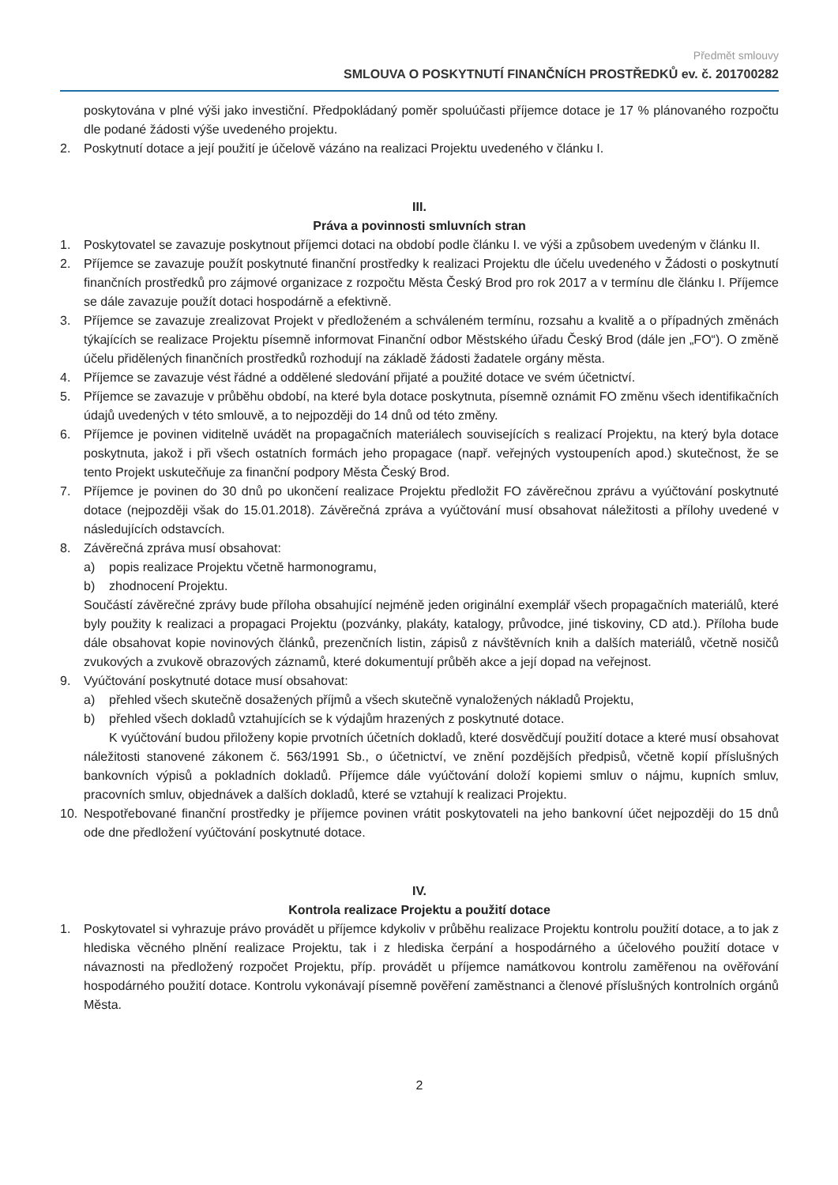Předmět smlouvy
SMLOUVA O POSKYTNUTÍ FINANČNÍCH PROSTŘEDKŮ ev. č. 201700282
poskytována v plné výši jako investiční. Předpokládaný poměr spoluúčasti příjemce dotace je 17 % plánovaného rozpočtu dle podané žádosti výše uvedeného projektu.
2. Poskytnutí dotace a její použití je účelově vázáno na realizaci Projektu uvedeného v článku I.
III.
Práva a povinnosti smluvních stran
1. Poskytovatel se zavazuje poskytnout příjemci dotaci na období podle článku I. ve výši a způsobem uvedeným v článku II.
2. Příjemce se zavazuje použít poskytnuté finanční prostředky k realizaci Projektu dle účelu uvedeného v Žádosti o poskytnutí finančních prostředků pro zájmové organizace z rozpočtu Města Český Brod pro rok 2017 a v termínu dle článku I. Příjemce se dále zavazuje použít dotaci hospodárně a efektivně.
3. Příjemce se zavazuje zrealizovat Projekt v předloženém a schváleném termínu, rozsahu a kvalitě a o případných změnách týkajících se realizace Projektu písemně informovat Finanční odbor Městského úřadu Český Brod (dále jen „FO“). O změně účelu přidělených finančních prostředků rozhodují na základě žádosti žadatele orgány města.
4. Příjemce se zavazuje vést řádné a oddělené sledování přijaté a použité dotace ve svém účetnictví.
5. Příjemce se zavazuje v průběhu období, na které byla dotace poskytnuta, písemně oznámit FO změnu všech identifikačních údajů uvedených v této smlouvě, a to nejpozději do 14 dnů od této změny.
6. Příjemce je povinen viditelně uvádět na propagačních materiálech souvisejících s realizací Projektu, na který byla dotace poskytnuta, jakož i při všech ostatních formách jeho propagace (např. veřejných vystoupeních apod.) skutečnost, že se tento Projekt uskutečňuje za finanční podpory Města Český Brod.
7. Příjemce je povinen do 30 dnů po ukončení realizace Projektu předložit FO závěrečnou zprávu a vyúčtování poskytnuté dotace (nejpozději však do 15.01.2018). Závěrečná zpráva a vyúčtování musí obsahovat náležitosti a přílohy uvedené v následujících odstavcích.
8. Závěrečná zpráva musí obsahovat:
a) popis realizace Projektu včetně harmonogramu,
b) zhodnocení Projektu.
Součástí závěrečné zprávy bude příloha obsahující nejméně jeden originální exemplář všech propagačních materiálů, které byly použity k realizaci a propagaci Projektu (pozvánky, plakáty, katalogy, průvodce, jiné tiskoviny, CD atd.). Příloha bude dále obsahovat kopie novinových článků, prezenčních listin, zápisů z návštěvních knih a dalších materiálů, včetně nosičů zvukových a zvukově obrazových záznamů, které dokumentují průběh akce a její dopad na veřejnost.
9. Vyúčtování poskytnuté dotace musí obsahovat:
a) přehled všech skutečně dosažených příjmů a všech skutečně vynaložených nákladů Projektu,
b) přehled všech dokladů vztahujících se k výdajům hrazených z poskytnuté dotace.
K vyúčtování budou přiloženy kopie prvotních účetních dokladů, které dosvědčují použití dotace a které musí obsahovat náležitosti stanovené zákonem č. 563/1991 Sb., o účetnictví, ve znění pozdějších předpisů, včetně kopií příslušných bankovních výpisů a pokladních dokladů. Příjemce dále vyúčtování doloží kopiemi smluv o nájmu, kupních smluv, pracovních smluv, objednávek a dalších dokladů, které se vztahují k realizaci Projektu.
10. Nespotřebované finanční prostředky je příjemce povinen vrátit poskytovateli na jeho bankovní účet nejpozději do 15 dnů ode dne předložení vyúčtování poskytnuté dotace.
IV.
Kontrola realizace Projektu a použití dotace
1. Poskytovatel si vyhrazuje právo provádět u příjemce kdykoliv v průběhu realizace Projektu kontrolu použití dotace, a to jak z hlediska věcného plnění realizace Projektu, tak i z hlediska čerpání a hospodárného a účelového použití dotace v návaznosti na předložený rozpočet Projektu, příp. provádět u příjemce namátkovou kontrolu zaměřenou na ověřování hospodárného použití dotace. Kontrolu vykonávají písemně pověření zaměstnanci a členové příslušných kontrolních orgánů Města.
2